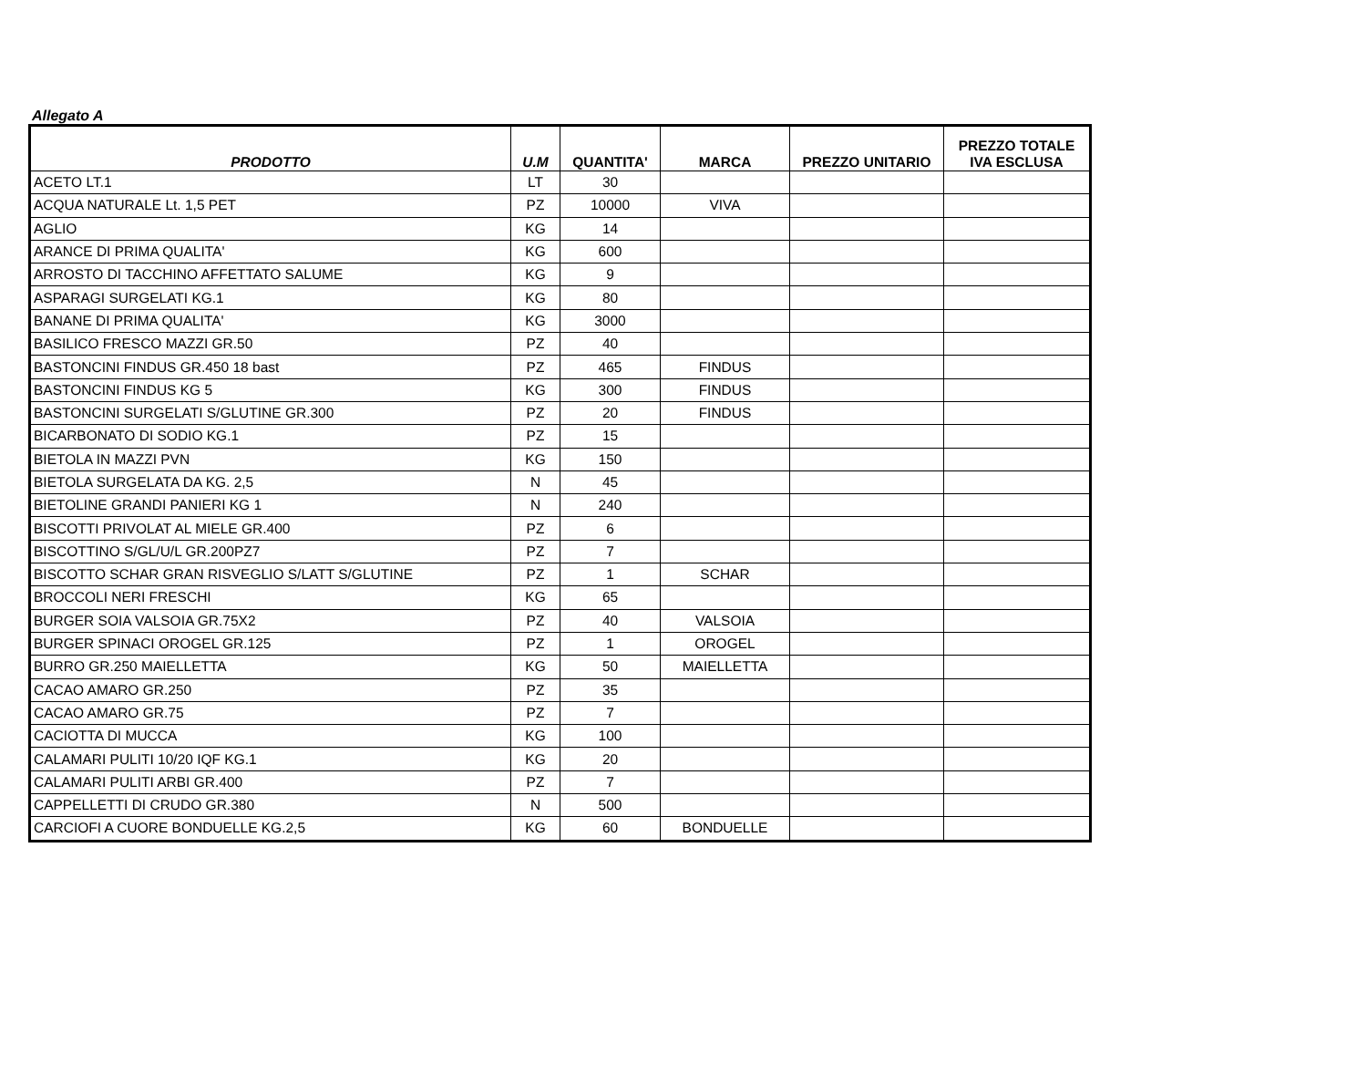Allegato A
| PRODOTTO | U.M | QUANTITA' | MARCA | PREZZO UNITARIO | PREZZO TOTALE IVA ESCLUSA |
| --- | --- | --- | --- | --- | --- |
| ACETO LT.1 | LT | 30 | | | |
| ACQUA NATURALE Lt. 1,5 PET | PZ | 10000 | VIVA | | |
| AGLIO | KG | 14 | | | |
| ARANCE DI PRIMA QUALITA' | KG | 600 | | | |
| ARROSTO DI TACCHINO AFFETTATO SALUME | KG | 9 | | | |
| ASPARAGI SURGELATI KG.1 | KG | 80 | | | |
| BANANE DI PRIMA QUALITA' | KG | 3000 | | | |
| BASILICO FRESCO MAZZI GR.50 | PZ | 40 | | | |
| BASTONCINI FINDUS GR.450 18 bast | PZ | 465 | FINDUS | | |
| BASTONCINI FINDUS KG 5 | KG | 300 | FINDUS | | |
| BASTONCINI SURGELATI S/GLUTINE GR.300 | PZ | 20 | FINDUS | | |
| BICARBONATO DI SODIO KG.1 | PZ | 15 | | | |
| BIETOLA IN MAZZI PVN | KG | 150 | | | |
| BIETOLA SURGELATA DA KG. 2,5 | N | 45 | | | |
| BIETOLINE GRANDI PANIERI KG 1 | N | 240 | | | |
| BISCOTTI PRIVOLAT AL MIELE GR.400 | PZ | 6 | | | |
| BISCOTTINO S/GL/U/L GR.200PZ7 | PZ | 7 | | | |
| BISCOTTO SCHAR GRAN RISVEGLIO S/LATT S/GLUTINE | PZ | 1 | SCHAR | | |
| BROCCOLI NERI FRESCHI | KG | 65 | | | |
| BURGER SOIA VALSOIA GR.75X2 | PZ | 40 | VALSOIA | | |
| BURGER SPINACI OROGEL GR.125 | PZ | 1 | OROGEL | | |
| BURRO GR.250 MAIELLETTA | KG | 50 | MAIELLETTA | | |
| CACAO AMARO GR.250 | PZ | 35 | | | |
| CACAO AMARO GR.75 | PZ | 7 | | | |
| CACIOTTA DI MUCCA | KG | 100 | | | |
| CALAMARI PULITI 10/20 IQF KG.1 | KG | 20 | | | |
| CALAMARI PULITI ARBI GR.400 | PZ | 7 | | | |
| CAPPELLETTI DI CRUDO GR.380 | N | 500 | | | |
| CARCIOFI A CUORE BONDUELLE KG.2,5 | KG | 60 | BONDUELLE | | |